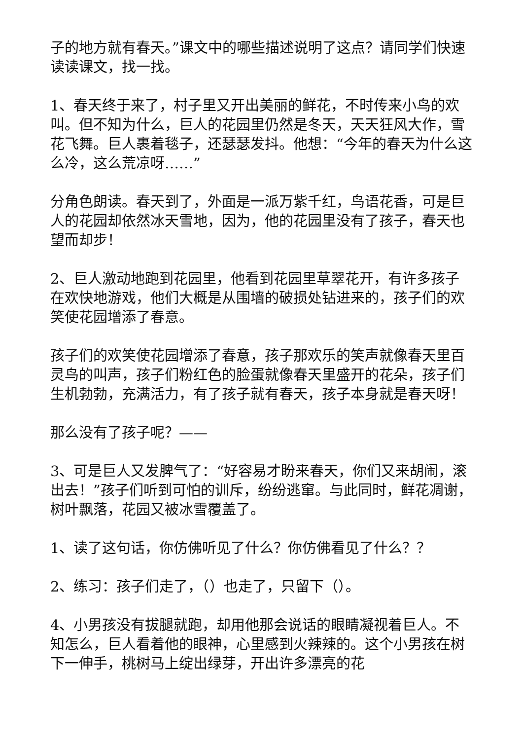子的地方就有春天。”课文中的哪些描述说明了这点？请同学们快速读读课文，找一找。
1、春天终于来了，村子里又开出美丽的鲜花，不时传来小鸟的欢叫。但不知为什么，巨人的花园里仍然是冬天，天天狂风大作，雪花飞舞。巨人裹着毯子，还瑟瑟发抖。他想：“今年的春天为什么这么冷，这么荒凉呀……”
分角色朗读。春天到了，外面是一派万紫千红，鸟语花香，可是巨人的花园却依然冰天雪地，因为，他的花园里没有了孩子，春天也望而却步！
2、巨人激动地跑到花园里，他看到花园里草翠花开，有许多孩子在欢快地游戏，他们大概是从围墙的破损处钻进来的，孩子们的欢笑使花园增添了春意。
孩子们的欢笑使花园增添了春意，孩子那欢乐的笑声就像春天里百灵鸟的叫声，孩子们粉红色的脸蛋就像春天里盛开的花朵，孩子们生机勃勃，充满活力，有了孩子就有春天，孩子本身就是春天呀！
那么没有了孩子呢？——
3、可是巨人又发脾气了：“好容易才盼来春天，你们又来胡闹，滚出去！”孩子们听到可怕的训斥，纷纷逃窜。与此同时，鲜花凋谢，树叶飘落，花园又被冰雪覆盖了。
1、读了这句话，你仿佛听见了什么？你仿佛看见了什么？？
2、练习：孩子们走了，（）也走了，只留下（）。
4、小男孩没有拔腿就跑，却用他那会说话的眼睛凝视着巨人。不知怎么，巨人看着他的眼神，心里感到火辣辣的。这个小男孩在树下一伸手，桃树马上绽出绿芽，开出许多漂亮的花